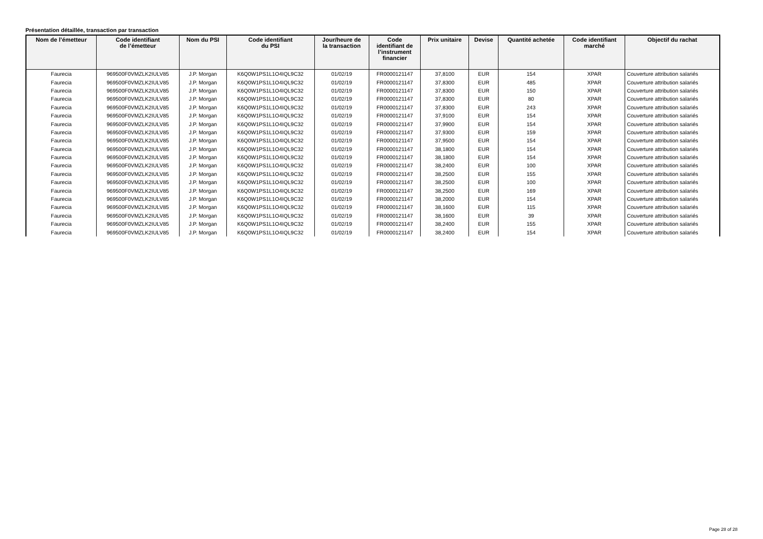Présentation détaillée, transaction par transaction
| Nom de l’émetteur | Code identifiant de l’émetteur | Nom du PSI | Code identifiant du PSI | Jour/heure de la transaction | Code identifiant de l’instrument financier | Prix unitaire | Devise | Quantité achetée | Code identifiant marché | Objectif du rachat |
| --- | --- | --- | --- | --- | --- | --- | --- | --- | --- | --- |
| Faurecia | 969500F0VMZLK2IULV85 | J.P. Morgan | K6Q0W1PS1L1O4IQL9C32 | 01/02/19 | FR0000121147 | 37,8100 | EUR | 154 | XPAR | Couverture attribution salariés |
| Faurecia | 969500F0VMZLK2IULV85 | J.P. Morgan | K6Q0W1PS1L1O4IQL9C32 | 01/02/19 | FR0000121147 | 37,8300 | EUR | 485 | XPAR | Couverture attribution salariés |
| Faurecia | 969500F0VMZLK2IULV85 | J.P. Morgan | K6Q0W1PS1L1O4IQL9C32 | 01/02/19 | FR0000121147 | 37,8300 | EUR | 150 | XPAR | Couverture attribution salariés |
| Faurecia | 969500F0VMZLK2IULV85 | J.P. Morgan | K6Q0W1PS1L1O4IQL9C32 | 01/02/19 | FR0000121147 | 37,8300 | EUR | 80 | XPAR | Couverture attribution salariés |
| Faurecia | 969500F0VMZLK2IULV85 | J.P. Morgan | K6Q0W1PS1L1O4IQL9C32 | 01/02/19 | FR0000121147 | 37,8300 | EUR | 243 | XPAR | Couverture attribution salariés |
| Faurecia | 969500F0VMZLK2IULV85 | J.P. Morgan | K6Q0W1PS1L1O4IQL9C32 | 01/02/19 | FR0000121147 | 37,9100 | EUR | 154 | XPAR | Couverture attribution salariés |
| Faurecia | 969500F0VMZLK2IULV85 | J.P. Morgan | K6Q0W1PS1L1O4IQL9C32 | 01/02/19 | FR0000121147 | 37,9900 | EUR | 154 | XPAR | Couverture attribution salariés |
| Faurecia | 969500F0VMZLK2IULV85 | J.P. Morgan | K6Q0W1PS1L1O4IQL9C32 | 01/02/19 | FR0000121147 | 37,9300 | EUR | 159 | XPAR | Couverture attribution salariés |
| Faurecia | 969500F0VMZLK2IULV85 | J.P. Morgan | K6Q0W1PS1L1O4IQL9C32 | 01/02/19 | FR0000121147 | 37,9500 | EUR | 154 | XPAR | Couverture attribution salariés |
| Faurecia | 969500F0VMZLK2IULV85 | J.P. Morgan | K6Q0W1PS1L1O4IQL9C32 | 01/02/19 | FR0000121147 | 38,1800 | EUR | 154 | XPAR | Couverture attribution salariés |
| Faurecia | 969500F0VMZLK2IULV85 | J.P. Morgan | K6Q0W1PS1L1O4IQL9C32 | 01/02/19 | FR0000121147 | 38,1800 | EUR | 154 | XPAR | Couverture attribution salariés |
| Faurecia | 969500F0VMZLK2IULV85 | J.P. Morgan | K6Q0W1PS1L1O4IQL9C32 | 01/02/19 | FR0000121147 | 38,2400 | EUR | 100 | XPAR | Couverture attribution salariés |
| Faurecia | 969500F0VMZLK2IULV85 | J.P. Morgan | K6Q0W1PS1L1O4IQL9C32 | 01/02/19 | FR0000121147 | 38,2500 | EUR | 155 | XPAR | Couverture attribution salariés |
| Faurecia | 969500F0VMZLK2IULV85 | J.P. Morgan | K6Q0W1PS1L1O4IQL9C32 | 01/02/19 | FR0000121147 | 38,2500 | EUR | 100 | XPAR | Couverture attribution salariés |
| Faurecia | 969500F0VMZLK2IULV85 | J.P. Morgan | K6Q0W1PS1L1O4IQL9C32 | 01/02/19 | FR0000121147 | 38,2500 | EUR | 169 | XPAR | Couverture attribution salariés |
| Faurecia | 969500F0VMZLK2IULV85 | J.P. Morgan | K6Q0W1PS1L1O4IQL9C32 | 01/02/19 | FR0000121147 | 38,2000 | EUR | 154 | XPAR | Couverture attribution salariés |
| Faurecia | 969500F0VMZLK2IULV85 | J.P. Morgan | K6Q0W1PS1L1O4IQL9C32 | 01/02/19 | FR0000121147 | 38,1600 | EUR | 115 | XPAR | Couverture attribution salariés |
| Faurecia | 969500F0VMZLK2IULV85 | J.P. Morgan | K6Q0W1PS1L1O4IQL9C32 | 01/02/19 | FR0000121147 | 38,1600 | EUR | 39 | XPAR | Couverture attribution salariés |
| Faurecia | 969500F0VMZLK2IULV85 | J.P. Morgan | K6Q0W1PS1L1O4IQL9C32 | 01/02/19 | FR0000121147 | 38,2400 | EUR | 155 | XPAR | Couverture attribution salariés |
| Faurecia | 969500F0VMZLK2IULV85 | J.P. Morgan | K6Q0W1PS1L1O4IQL9C32 | 01/02/19 | FR0000121147 | 38,2400 | EUR | 154 | XPAR | Couverture attribution salariés |
Page 28 of 28